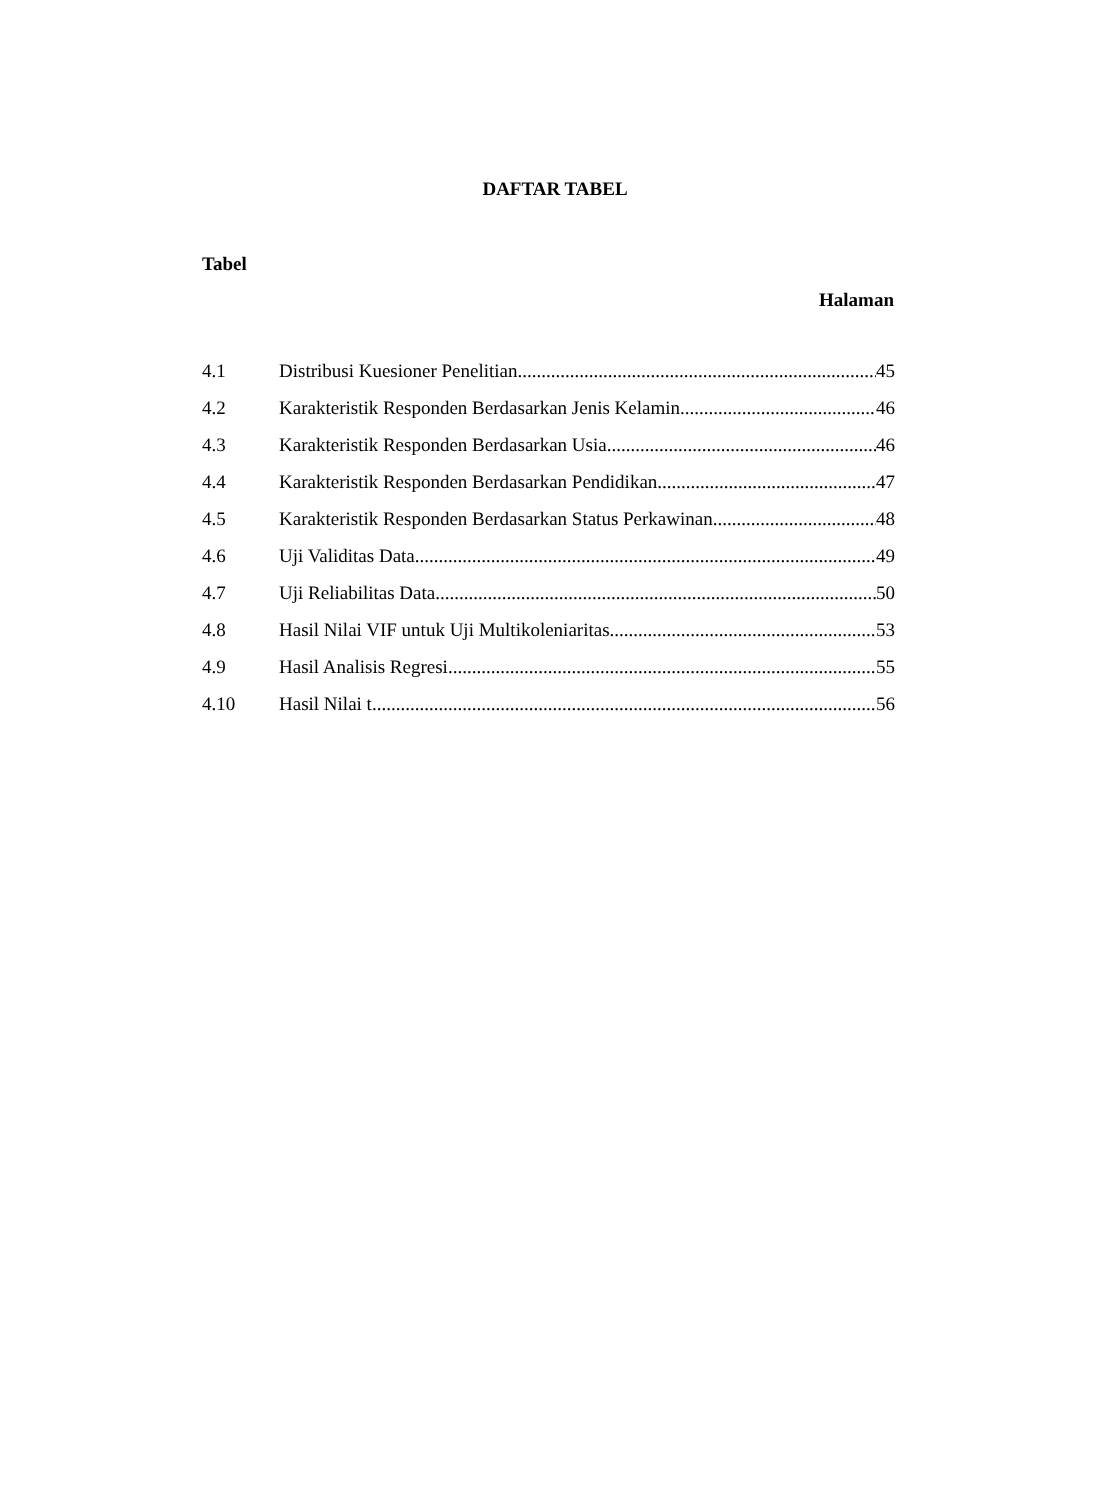DAFTAR TABEL
Tabel
Halaman
4.1 Distribusi Kuesioner Penelitian 45
4.2 Karakteristik Responden Berdasarkan Jenis Kelamin 46
4.3 Karakteristik Responden Berdasarkan Usia 46
4.4 Karakteristik Responden Berdasarkan Pendidikan 47
4.5 Karakteristik Responden Berdasarkan Status Perkawinan 48
4.6 Uji Validitas Data 49
4.7 Uji Reliabilitas Data 50
4.8 Hasil Nilai VIF untuk Uji Multikoleniaritas 53
4.9 Hasil Analisis Regresi 55
4.10 Hasil Nilai t 56